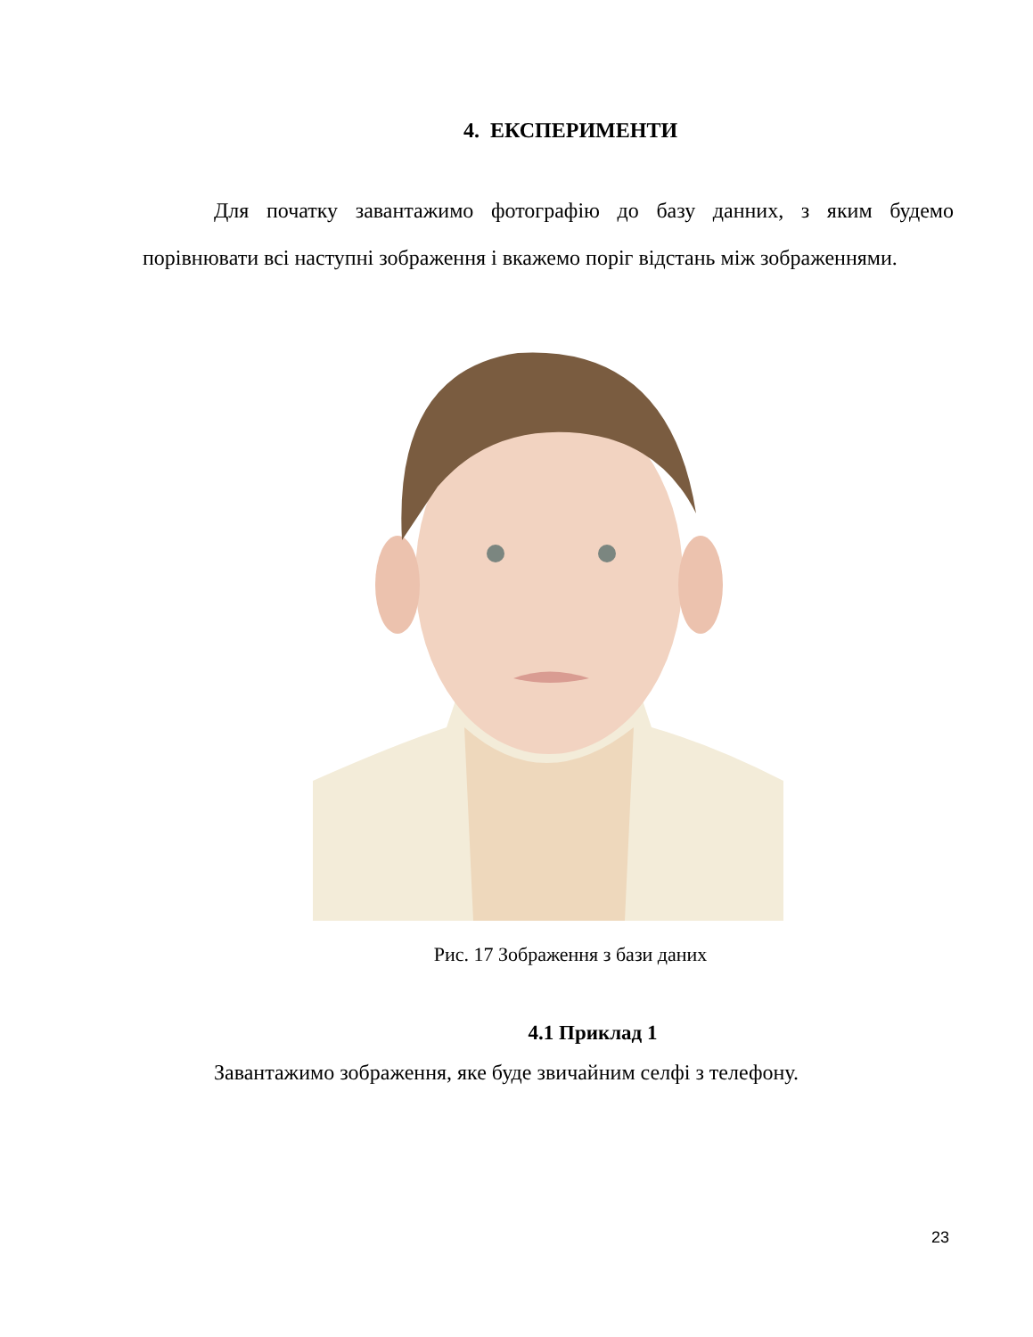4. ЕКСПЕРИМЕНТИ
Для початку завантажимо фотографію до базу данних, з яким будемо порівнювати всі наступні зображення і вкажемо поріг відстань між зображеннями.
Рис. 17 Зображення з бази даних
4.1 Приклад 1
Завантажимо зображення, яке буде звичайним селфі з телефону.
23